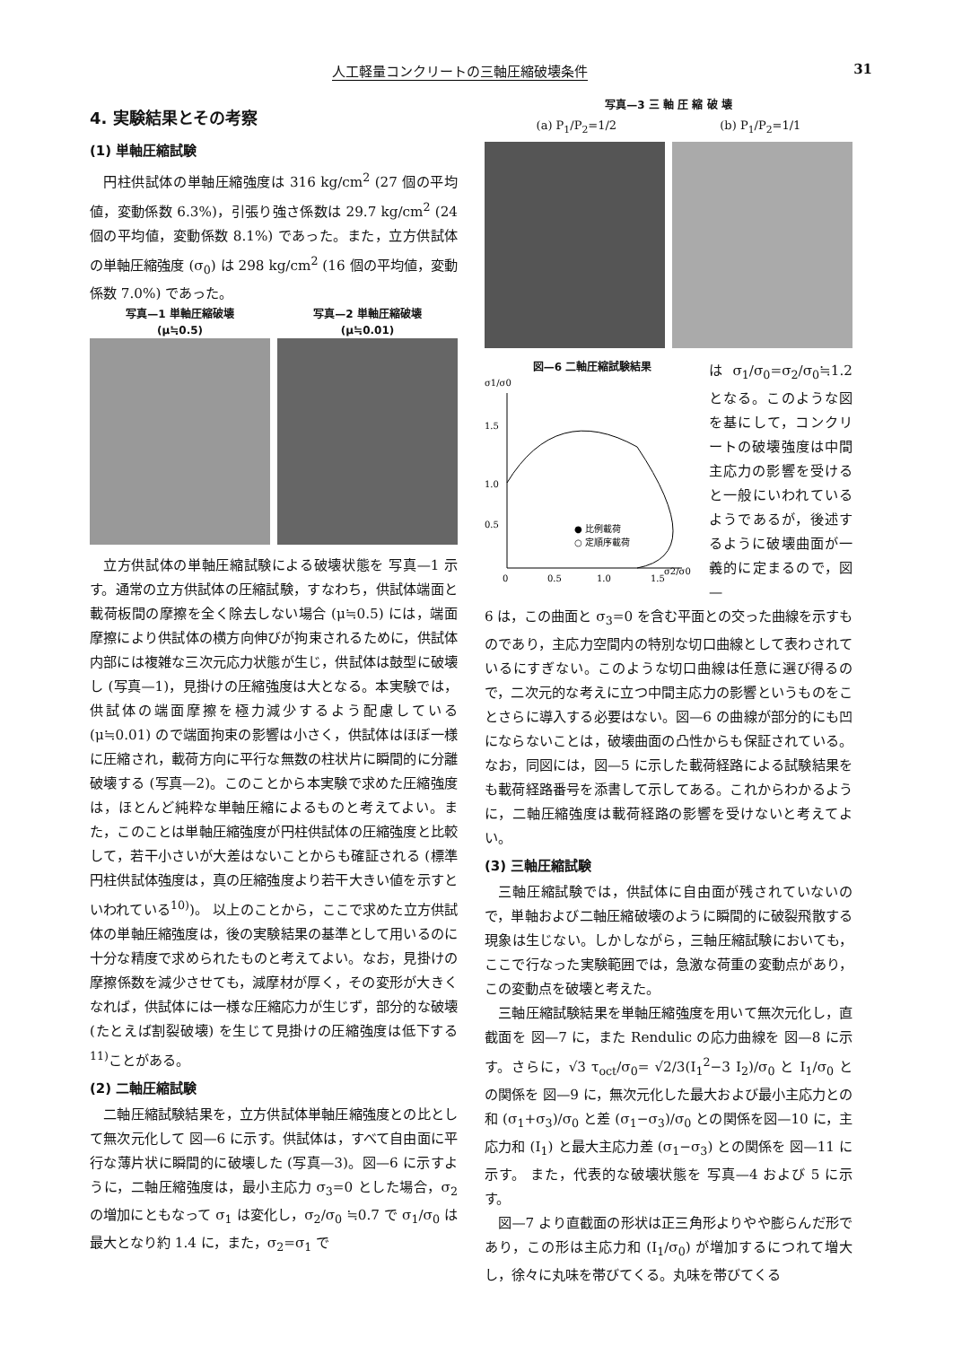人工軽量コンクリートの三軸圧縮破壊条件 31
4. 実験結果とその考察
(1) 単軸圧縮試験
円柱供試体の単軸圧縮強度は 316 kg/cm<sup>2</sup> (27 個の平均値，変動係数 6.3%)，引張り強さ係数は 29.7 kg/cm<sup>2</sup> (24 個の平均値，変動係数 8.1%) であった。また，立方供試体の単軸圧縮強度 (σ<sub>0</sub>) は 298 kg/cm<sup>2</sup> (16 個の平均値，変動係数 7.0%) であった。
写真—1 単軸圧縮破壊
(μ≒0.5)
写真—2 単軸圧縮破壊
(μ≒0.01)
立方供試体の単軸圧縮試験による破壊状態を 写真—1 示す。通常の立方供試体の圧縮試験，すなわち，供試体端面と載荷板間の摩擦を全く除去しない場合 (μ≒0.5) には，端面摩擦により供試体の横方向伸びが拘束されるために，供試体内部には複雑な三次元応力状態が生じ，供試体は鼓型に破壊し (写真—1)，見掛けの圧縮強度は大となる。本実験では，供試体の端面摩擦を極力減少するよう配慮している (μ≒0.01) ので端面拘束の影響は小さく，供試体はほぼ一様に圧縮され，載荷方向に平行な無数の柱状片に瞬間的に分離破壊する (写真—2)。このことから本実験で求めた圧縮強度は，ほとんど純粋な単軸圧縮によるものと考えてよい。また，このことは単軸圧縮強度が円柱供試体の圧縮強度と比較して，若干小さいが大差はないことからも確証される (標準円柱供試体強度は，真の圧縮強度より若干大きい値を示すといわれている<sup>10)</sup>)。 以上のことから，ここで求めた立方供試体の単軸圧縮強度は，後の実験結果の基準として用いるのに十分な精度で求められたものと考えてよい。なお，見掛けの摩擦係数を減少させても，減摩材が厚く，その変形が大きくなれば，供試体には一様な圧縮応力が生じず，部分的な破壊 (たとえば割裂破壊) を生じて見掛けの圧縮強度は低下する<sup>11)</sup>ことがある。
(2) 二軸圧縮試験
二軸圧縮試験結果を，立方供試体単軸圧縮強度との比として無次元化して 図—6 に示す。供試体は，すべて自由面に平行な薄片状に瞬間的に破壊した (写真—3)。図—6 に示すように，二軸圧縮強度は，最小主応力 σ<sub>3</sub>=0 とした場合，σ<sub>2</sub> の増加にともなって σ<sub>1</sub> は変化し，σ<sub>2</sub>/σ<sub>0</sub> ≒0.7 で σ<sub>1</sub>/σ<sub>0</sub> は最大となり約 1.4 に，また，σ<sub>2</sub>=σ<sub>1</sub> で
写真—3 三 軸 圧 縮 破 壊
(a) P<sub>1</sub>/P<sub>2</sub>=1/2 (b) P<sub>1</sub>/P<sub>2</sub>=1/1
図—6 二軸圧縮試験結果
σ1/σ0
1.5
1.0
0.5
0
0.5
1.0
1.5
σ2/σ0
● 比例載荷
○ 定順序載荷
は σ<sub>1</sub>/σ<sub>0</sub>=σ<sub>2</sub>/σ<sub>0</sub>≒1.2 となる。このような図を基にして，コンクリートの破壊強度は中間主応力の影響を受けると一般にいわれているようであるが，後述するように破壊曲面が一義的に定まるので，図—
6 は，この曲面と σ<sub>3</sub>=0 を含む平面との交った曲線を示すものであり，主応力空間内の特別な切口曲線として表わされているにすぎない。このような切口曲線は任意に選び得るので，二次元的な考えに立つ中間主応力の影響というものをことさらに導入する必要はない。図—6 の曲線が部分的にも凹にならないことは，破壊曲面の凸性からも保証されている。なお，同図には，図—5 に示した載荷経路による試験結果をも載荷経路番号を添書して示してある。これからわかるように，二軸圧縮強度は載荷経路の影響を受けないと考えてよい。
(3) 三軸圧縮試験
三軸圧縮試験では，供試体に自由面が残されていないので，単軸および二軸圧縮破壊のように瞬間的に破裂飛散する現象は生じない。しかしながら，三軸圧縮試験においても，ここで行なった実験範囲では，急激な荷重の変動点があり，この変動点を破壊と考えた。
三軸圧縮試験結果を単軸圧縮強度を用いて無次元化し，直截面を 図—7 に，また Rendulic の応力曲線を 図—8 に示す。さらに，√3 τ<sub>oct</sub>/σ<sub>0</sub>= √2/3(I<sub>1</sub><sup>2</sup>−3 I<sub>2</sub>)/σ<sub>0</sub> と I<sub>1</sub>/σ<sub>0</sub> との関係を 図—9 に，無次元化した最大および最小主応力との和 (σ<sub>1</sub>+σ<sub>3</sub>)/σ<sub>0</sub> と差 (σ<sub>1</sub>−σ<sub>3</sub>)/σ<sub>0</sub> との関係を図—10 に，主応力和 (I<sub>1</sub>) と最大主応力差 (σ<sub>1</sub>−σ<sub>3</sub>) との関係を 図—11 に示す。 また，代表的な破壊状態を 写真—4 および 5 に示す。
図—7 より直截面の形状は正三角形よりやや膨らんだ形であり，この形は主応力和 (I<sub>1</sub>/σ<sub>0</sub>) が増加するにつれて増大し，徐々に丸味を帯びてくる。丸味を帯びてくる